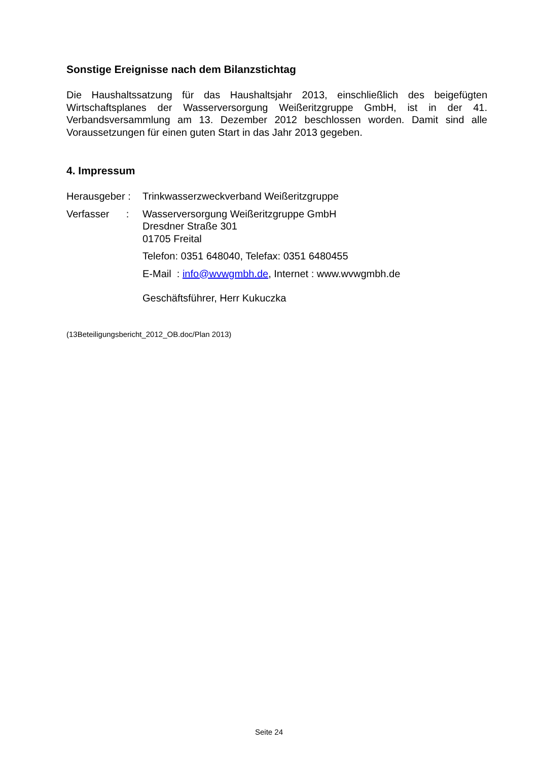Sonstige Ereignisse nach dem Bilanzstichtag
Die Haushaltssatzung für das Haushaltsjahr 2013, einschließlich des beigefügten Wirtschaftsplanes der Wasserversorgung Weißeritzgruppe GmbH, ist in der 41. Verbandsversammlung am 13. Dezember 2012 beschlossen worden. Damit sind alle Voraussetzungen für einen guten Start in das Jahr 2013 gegeben.
4. Impressum
Herausgeber :
Trinkwasserzweckverband Weißeritzgruppe
Verfasser :
Wasserversorgung Weißeritzgruppe GmbH
Dresdner Straße 301
01705 Freital
Telefon: 0351 648040, Telefax: 0351 6480455
E-Mail : info@wvwgmbh.de, Internet : www.wvwgmbh.de
Geschäftsführer, Herr Kukuczka
(13Beteiligungsbericht_2012_OB.doc/Plan 2013)
Seite 24